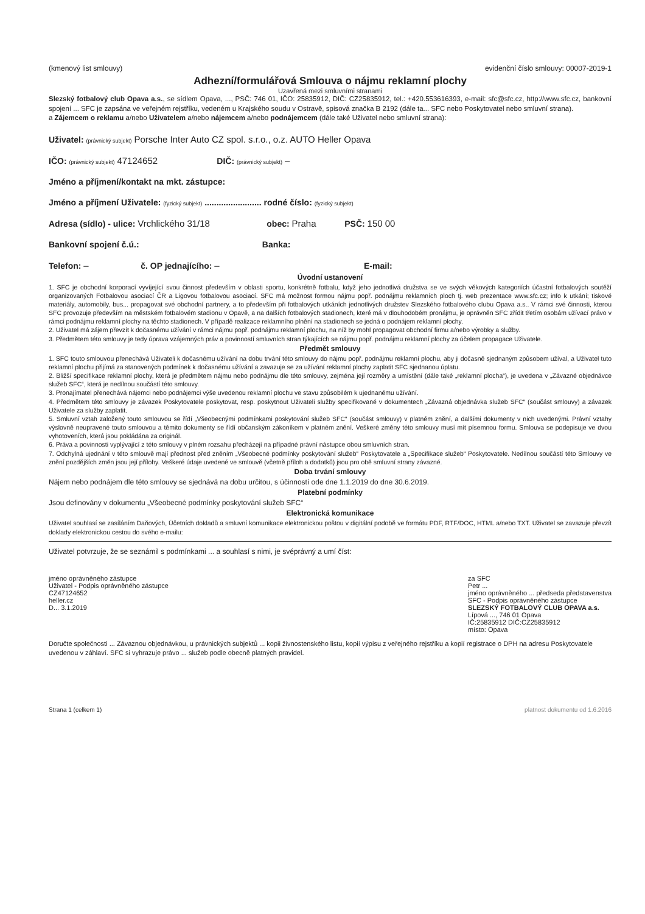(kmenový list smlouvy) evidenční číslo smlouvy: 00007-2019-1
Adhezní/formulářová Smlouva o nájmu reklamní plochy
Uzavřená mezi smluvními stranami
Slezský fotbalový club Opava a.s., se sídlem Opava, ..., PSČ: 746 01, IČO: 25835912, DIČ: CZ25835912, tel.: +420.553616393, e-mail: sfc@sfc.cz, http://www.sfc.cz, bankovní spojení ... SFC je zapsána ve veřejném rejstříku, vedeném u Krajského soudu v Ostravě, spisová značka B 2192 (dále ta... SFC nebo Poskytovatel nebo smluvní strana).
a Zájemcem o reklamu a/nebo Uživatelem a/nebo nájemcem a/nebo podnájemcem (dále také Uživatel nebo smluvní strana):
Uživatel: (právnický subjekt) Porsche Inter Auto CZ spol. s.r.o., o.z. AUTO Heller Opava
IČO: (právnický subjekt) 47124652 DIČ: (právnický subjekt) –
Jméno a příjmení/kontakt na mkt. zástupce:
Jméno a příjmení Uživatele: (fyzický subjekt) ........................ rodné číslo: (fyzický subjekt)
Adresa (sídlo) - ulice: Vrchlického 31/18 obec: Praha PSČ: 150 00
Bankovní spojení č.ú.: Banka:
Telefon: – č. OP jednajícího: – E-mail:
Úvodní ustanovení
1. SFC je obchodní korporací vyvíjející svou činnost především v oblasti sportu, konkrétně fotbalu, když jeho jednotlivá družstva se ve svých věkových kategoriích účastní fotbalových soutěží organizovaných Fotbalovou asociací ČR a Ligovou fotbalovou asociací. SFC má možnost formou nájmu popř. podnájmu reklamních ploch tj. web prezentace www.sfc.cz; info k utkání; tiskové materiály, automobily, bus... propagovat své obchodní partnery, a to především při fotbalových utkáních jednotlivých družstev Slezského fotbalového clubu Opava a.s.. V rámci své činnosti, kterou SFC provozuje především na městském fotbalovém stadionu v Opavě, a na dalších fotbalových stadionech, které má v dlouhodobém pronájmu, je oprávněn SFC zřídit třetím osobám užívací právo v rámci podnájmu reklamní plochy na těchto stadionech. V případě realizace reklamního plnění na stadionech se jedná o podnájem reklamní plochy.
2. Uživatel má zájem převzít k dočasnému užívání v rámci nájmu popř. podnájmu reklamní plochu, na níž by mohl propagovat obchodní firmu a/nebo výrobky a služby.
3. Předmětem této smlouvy je tedy úprava vzájemných práv a povinností smluvních stran týkajících se nájmu popř. podnájmu reklamní plochy za účelem propagace Uživatele.
Předmět smlouvy
1. SFC touto smlouvou přenechává Uživateli k dočasnému užívání na dobu trvání této smlouvy do nájmu popř. podnájmu reklamní plochu, aby ji dočasně sjednaným způsobem užíval, a Uživatel tuto reklamní plochu přijímá za stanovených podmínek k dočasnému užívání a zavazuje se za užívání reklamní plochy zaplatit SFC sjednanou úplatu.
2. Bližší specifikace reklamní plochy, která je předmětem nájmu nebo podnájmu dle této smlouvy, zejména její rozměry a umístění (dále také „reklamní plocha“), je uvedena v „Závazné objednávce služeb SFC“, která je nedílnou součástí této smlouvy.
3. Pronajímatel přenechává nájemci nebo podnájemci výše uvedenou reklamní plochu ve stavu způsobilém k ujednanému užívání.
4. Předmětem této smlouvy je závazek Poskytovatele poskytovat, resp. poskytnout Uživateli služby specifikované v dokumentech „Závazná objednávka služeb SFC“ (součást smlouvy) a závazek Uživatele za služby zaplatit.
5. Smluvní vztah založený touto smlouvou se řídí „Všeobecnými podmínkami poskytování služeb SFC“ (součást smlouvy) v platném znění, a dalšími dokumenty v nich uvedenými. Právní vztahy výslovně neupravené touto smlouvou a těmito dokumenty se řídí občanským zákoníkem v platném znění. Veškeré změny této smlouvy musí mít písemnou formu. Smlouva se podepisuje ve dvou vyhotoveních, která jsou pokládána za originál.
6. Práva a povinnosti vyplývající z této smlouvy v plném rozsahu přecházejí na případné právní nástupce obou smluvních stran.
7. Odchylná ujednání v této smlouvě mají přednost před zněním „Všeobecné podmínky poskytování služeb“ Poskytovatele a „Specifikace služeb“ Poskytovatele. Nedílnou součástí této Smlouvy ve znění pozdějších změn jsou její přílohy. Veškeré údaje uvedené ve smlouvě (včetně příloh a dodatků) jsou pro obě smluvní strany závazné.
Doba trvání smlouvy
Nájem nebo podnájem dle této smlouvy se sjednává na dobu určitou, s účinností ode dne 1.1.2019 do dne 30.6.2019.
Platební podmínky
Jsou definovány v dokumentu „Všeobecné podmínky poskytování služeb SFC“
Elektronická komunikace
Uživatel souhlasí se zasíláním Daňových, Účetních dokladů a smluvní komunikace elektronickou poštou v digitální podobě ve formátu PDF, RTF/DOC, HTML a/nebo TXT. Uživatel se zavazuje převzít doklady elektronickou cestou do svého e-mailu:
Uživatel potvrzuje, že se seznámil s podmínkami ... a souhlasí s nimi, je svéprávný a umí číst:
jméno oprávněného zástupce
Uživatel - Podpis oprávněného zástupce
CZ47124652
heller.cz
D... 3.1.2019
za SFC
Petr ...
jméno oprávněného ... předseda představenstva
SFC - Podpis oprávněného zástupce
SLEZSKÝ FOTBALOVÝ CLUB OPAVA a.s.
Lípová ..., 746 01 Opava
IČ:25835912 DIČ:CZ25835912
místo: Opava
Doručte společnosti ... Závaznou objednávkou, u právnických subjektů ... kopii živnostenského listu, kopií výpisu z veřejného rejstříku a kopií registrace o DPH na adresu Poskytovatele uvedenou v záhlaví. SFC si vyhrazuje právo ... služeb podle obecně platných pravidel.
Strana 1 (celkem 1) platnost dokumentu od 1.6.2016